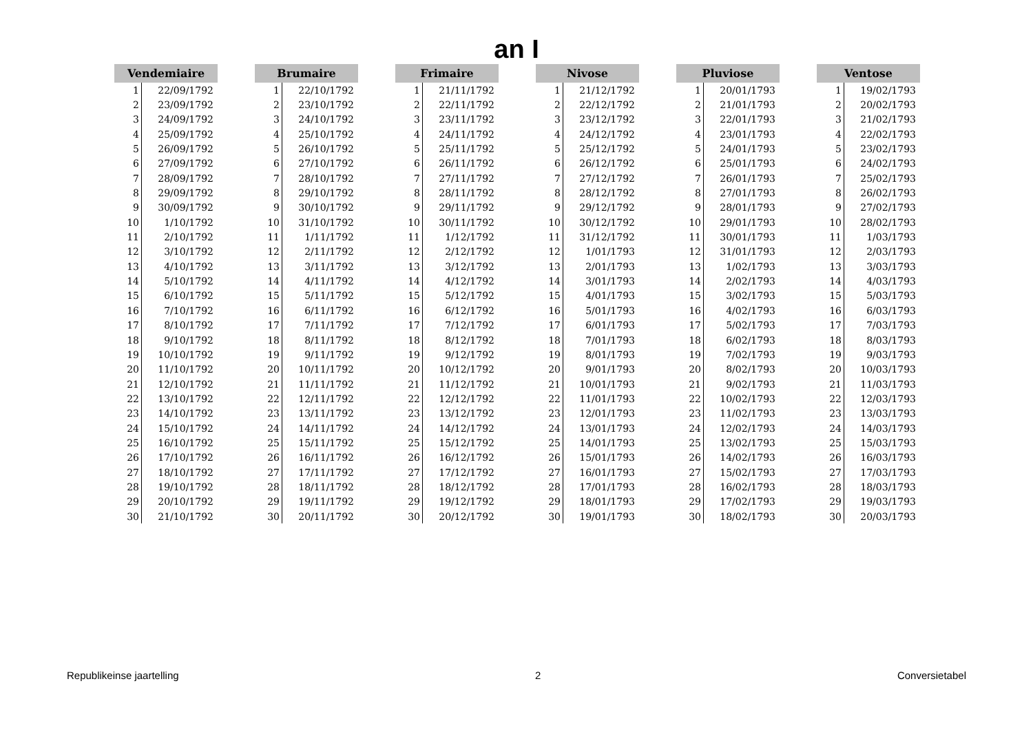an I
| Vendemiaire | |
| --- | --- |
| 1 | 22/09/1792 |
| 2 | 23/09/1792 |
| 3 | 24/09/1792 |
| 4 | 25/09/1792 |
| 5 | 26/09/1792 |
| 6 | 27/09/1792 |
| 7 | 28/09/1792 |
| 8 | 29/09/1792 |
| 9 | 30/09/1792 |
| 10 | 1/10/1792 |
| 11 | 2/10/1792 |
| 12 | 3/10/1792 |
| 13 | 4/10/1792 |
| 14 | 5/10/1792 |
| 15 | 6/10/1792 |
| 16 | 7/10/1792 |
| 17 | 8/10/1792 |
| 18 | 9/10/1792 |
| 19 | 10/10/1792 |
| 20 | 11/10/1792 |
| 21 | 12/10/1792 |
| 22 | 13/10/1792 |
| 23 | 14/10/1792 |
| 24 | 15/10/1792 |
| 25 | 16/10/1792 |
| 26 | 17/10/1792 |
| 27 | 18/10/1792 |
| 28 | 19/10/1792 |
| 29 | 20/10/1792 |
| 30 | 21/10/1792 |
| Brumaire | |
| --- | --- |
| 1 | 22/10/1792 |
| 2 | 23/10/1792 |
| 3 | 24/10/1792 |
| 4 | 25/10/1792 |
| 5 | 26/10/1792 |
| 6 | 27/10/1792 |
| 7 | 28/10/1792 |
| 8 | 29/10/1792 |
| 9 | 30/10/1792 |
| 10 | 31/10/1792 |
| 11 | 1/11/1792 |
| 12 | 2/11/1792 |
| 13 | 3/11/1792 |
| 14 | 4/11/1792 |
| 15 | 5/11/1792 |
| 16 | 6/11/1792 |
| 17 | 7/11/1792 |
| 18 | 8/11/1792 |
| 19 | 9/11/1792 |
| 20 | 10/11/1792 |
| 21 | 11/11/1792 |
| 22 | 12/11/1792 |
| 23 | 13/11/1792 |
| 24 | 14/11/1792 |
| 25 | 15/11/1792 |
| 26 | 16/11/1792 |
| 27 | 17/11/1792 |
| 28 | 18/11/1792 |
| 29 | 19/11/1792 |
| 30 | 20/11/1792 |
| Frimaire | |
| --- | --- |
| 1 | 21/11/1792 |
| 2 | 22/11/1792 |
| 3 | 23/11/1792 |
| 4 | 24/11/1792 |
| 5 | 25/11/1792 |
| 6 | 26/11/1792 |
| 7 | 27/11/1792 |
| 8 | 28/11/1792 |
| 9 | 29/11/1792 |
| 10 | 30/11/1792 |
| 11 | 1/12/1792 |
| 12 | 2/12/1792 |
| 13 | 3/12/1792 |
| 14 | 4/12/1792 |
| 15 | 5/12/1792 |
| 16 | 6/12/1792 |
| 17 | 7/12/1792 |
| 18 | 8/12/1792 |
| 19 | 9/12/1792 |
| 20 | 10/12/1792 |
| 21 | 11/12/1792 |
| 22 | 12/12/1792 |
| 23 | 13/12/1792 |
| 24 | 14/12/1792 |
| 25 | 15/12/1792 |
| 26 | 16/12/1792 |
| 27 | 17/12/1792 |
| 28 | 18/12/1792 |
| 29 | 19/12/1792 |
| 30 | 20/12/1792 |
| Nivose | |
| --- | --- |
| 1 | 21/12/1792 |
| 2 | 22/12/1792 |
| 3 | 23/12/1792 |
| 4 | 24/12/1792 |
| 5 | 25/12/1792 |
| 6 | 26/12/1792 |
| 7 | 27/12/1792 |
| 8 | 28/12/1792 |
| 9 | 29/12/1792 |
| 10 | 30/12/1792 |
| 11 | 31/12/1792 |
| 12 | 1/01/1793 |
| 13 | 2/01/1793 |
| 14 | 3/01/1793 |
| 15 | 4/01/1793 |
| 16 | 5/01/1793 |
| 17 | 6/01/1793 |
| 18 | 7/01/1793 |
| 19 | 8/01/1793 |
| 20 | 9/01/1793 |
| 21 | 10/01/1793 |
| 22 | 11/01/1793 |
| 23 | 12/01/1793 |
| 24 | 13/01/1793 |
| 25 | 14/01/1793 |
| 26 | 15/01/1793 |
| 27 | 16/01/1793 |
| 28 | 17/01/1793 |
| 29 | 18/01/1793 |
| 30 | 19/01/1793 |
| Pluviose | |
| --- | --- |
| 1 | 20/01/1793 |
| 2 | 21/01/1793 |
| 3 | 22/01/1793 |
| 4 | 23/01/1793 |
| 5 | 24/01/1793 |
| 6 | 25/01/1793 |
| 7 | 26/01/1793 |
| 8 | 27/01/1793 |
| 9 | 28/01/1793 |
| 10 | 29/01/1793 |
| 11 | 30/01/1793 |
| 12 | 31/01/1793 |
| 13 | 1/02/1793 |
| 14 | 2/02/1793 |
| 15 | 3/02/1793 |
| 16 | 4/02/1793 |
| 17 | 5/02/1793 |
| 18 | 6/02/1793 |
| 19 | 7/02/1793 |
| 20 | 8/02/1793 |
| 21 | 9/02/1793 |
| 22 | 10/02/1793 |
| 23 | 11/02/1793 |
| 24 | 12/02/1793 |
| 25 | 13/02/1793 |
| 26 | 14/02/1793 |
| 27 | 15/02/1793 |
| 28 | 16/02/1793 |
| 29 | 17/02/1793 |
| 30 | 18/02/1793 |
| Ventose | |
| --- | --- |
| 1 | 19/02/1793 |
| 2 | 20/02/1793 |
| 3 | 21/02/1793 |
| 4 | 22/02/1793 |
| 5 | 23/02/1793 |
| 6 | 24/02/1793 |
| 7 | 25/02/1793 |
| 8 | 26/02/1793 |
| 9 | 27/02/1793 |
| 10 | 28/02/1793 |
| 11 | 1/03/1793 |
| 12 | 2/03/1793 |
| 13 | 3/03/1793 |
| 14 | 4/03/1793 |
| 15 | 5/03/1793 |
| 16 | 6/03/1793 |
| 17 | 7/03/1793 |
| 18 | 8/03/1793 |
| 19 | 9/03/1793 |
| 20 | 10/03/1793 |
| 21 | 11/03/1793 |
| 22 | 12/03/1793 |
| 23 | 13/03/1793 |
| 24 | 14/03/1793 |
| 25 | 15/03/1793 |
| 26 | 16/03/1793 |
| 27 | 17/03/1793 |
| 28 | 18/03/1793 |
| 29 | 19/03/1793 |
| 30 | 20/03/1793 |
Republikeinse jaartelling 2 Conversietabel